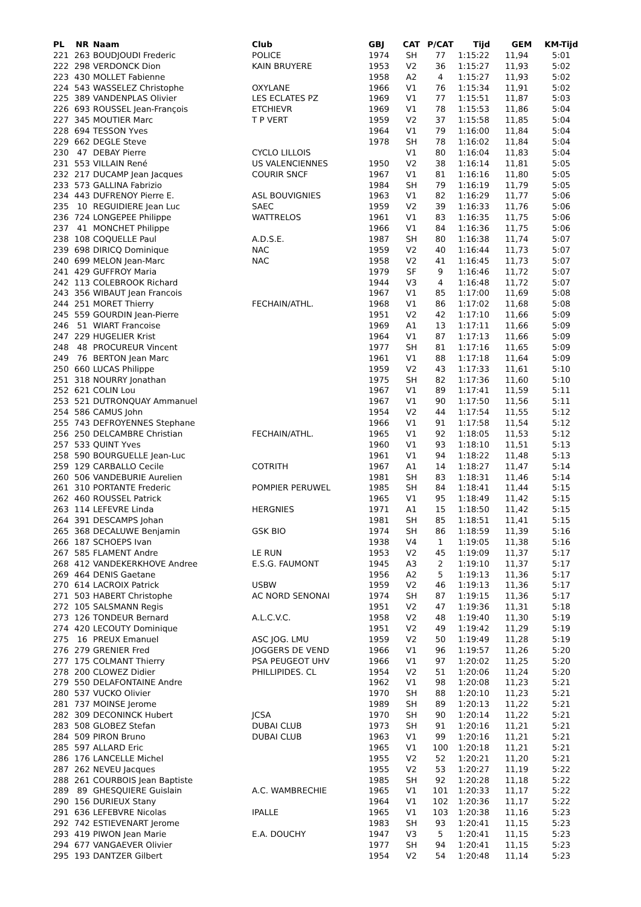| PL | NR | Naam | Club | GBJ | CAT | P/CAT | Tijd | GEM | KM-Tijd |
| --- | --- | --- | --- | --- | --- | --- | --- | --- | --- |
| 221 | 263 | BOUDJOUDI Frederic | POLICE | 1974 | SH | 77 | 1:15:22 | 11,94 | 5:01 |
| 222 | 298 | VERDONCK Dion | KAIN BRUYERE | 1953 | V2 | 36 | 1:15:27 | 11,93 | 5:02 |
| 223 | 430 | MOLLET Fabienne | | 1958 | A2 | 4 | 1:15:27 | 11,93 | 5:02 |
| 224 | 543 | WASSELEZ Christophe | OXYLANE | 1966 | V1 | 76 | 1:15:34 | 11,91 | 5:02 |
| 225 | 389 | VANDENPLAS Olivier | LES ECLATES PZ | 1969 | V1 | 77 | 1:15:51 | 11,87 | 5:03 |
| 226 | 693 | ROUSSEL Jean-François | ETCHIEVR | 1969 | V1 | 78 | 1:15:53 | 11,86 | 5:04 |
| 227 | 345 | MOUTIER Marc | T P VERT | 1959 | V2 | 37 | 1:15:58 | 11,85 | 5:04 |
| 228 | 694 | TESSON Yves | | 1964 | V1 | 79 | 1:16:00 | 11,84 | 5:04 |
| 229 | 662 | DEGLE Steve | | 1978 | SH | 78 | 1:16:02 | 11,84 | 5:04 |
| 230 | 47 | DEBAY Pierre | CYCLO LILLOIS | | V1 | 80 | 1:16:04 | 11,83 | 5:04 |
| 231 | 553 | VILLAIN René | US VALENCIENNES | 1950 | V2 | 38 | 1:16:14 | 11,81 | 5:05 |
| 232 | 217 | DUCAMP Jean Jacques | COURIR SNCF | 1967 | V1 | 81 | 1:16:16 | 11,80 | 5:05 |
| 233 | 573 | GALLINA Fabrizio | | 1984 | SH | 79 | 1:16:19 | 11,79 | 5:05 |
| 234 | 443 | DUFRENOY Pierre E. | ASL BOUVIGNIES | 1963 | V1 | 82 | 1:16:29 | 11,77 | 5:06 |
| 235 | 10 | REGUIDIERE Jean Luc | SAEC | 1959 | V2 | 39 | 1:16:33 | 11,76 | 5:06 |
| 236 | 724 | LONGEPEE Philippe | WATTRELOS | 1961 | V1 | 83 | 1:16:35 | 11,75 | 5:06 |
| 237 | 41 | MONCHET Philippe | | 1966 | V1 | 84 | 1:16:36 | 11,75 | 5:06 |
| 238 | 108 | COQUELLE Paul | A.D.S.E. | 1987 | SH | 80 | 1:16:38 | 11,74 | 5:07 |
| 239 | 698 | DIRICQ Dominique | NAC | 1959 | V2 | 40 | 1:16:44 | 11,73 | 5:07 |
| 240 | 699 | MELON Jean-Marc | NAC | 1958 | V2 | 41 | 1:16:45 | 11,73 | 5:07 |
| 241 | 429 | GUFFROY Maria | | 1979 | SF | 9 | 1:16:46 | 11,72 | 5:07 |
| 242 | 113 | COLEBROOK Richard | | 1944 | V3 | 4 | 1:16:48 | 11,72 | 5:07 |
| 243 | 356 | WIBAUT Jean Francois | | 1967 | V1 | 85 | 1:17:00 | 11,69 | 5:08 |
| 244 | 251 | MORET Thierry | FECHAIN/ATHL. | 1968 | V1 | 86 | 1:17:02 | 11,68 | 5:08 |
| 245 | 559 | GOURDIN Jean-Pierre | | 1951 | V2 | 42 | 1:17:10 | 11,66 | 5:09 |
| 246 | 51 | WIART Francoise | | 1969 | A1 | 13 | 1:17:11 | 11,66 | 5:09 |
| 247 | 229 | HUGELIER Krist | | 1964 | V1 | 87 | 1:17:13 | 11,66 | 5:09 |
| 248 | 48 | PROCUREUR Vincent | | 1977 | SH | 81 | 1:17:16 | 11,65 | 5:09 |
| 249 | 76 | BERTON Jean Marc | | 1961 | V1 | 88 | 1:17:18 | 11,64 | 5:09 |
| 250 | 660 | LUCAS Philippe | | 1959 | V2 | 43 | 1:17:33 | 11,61 | 5:10 |
| 251 | 318 | NOURRY Jonathan | | 1975 | SH | 82 | 1:17:36 | 11,60 | 5:10 |
| 252 | 621 | COLIN Lou | | 1967 | V1 | 89 | 1:17:41 | 11,59 | 5:11 |
| 253 | 521 | DUTRONQUAY Ammanuel | | 1967 | V1 | 90 | 1:17:50 | 11,56 | 5:11 |
| 254 | 586 | CAMUS John | | 1954 | V2 | 44 | 1:17:54 | 11,55 | 5:12 |
| 255 | 743 | DEFROYENNES Stephane | | 1966 | V1 | 91 | 1:17:58 | 11,54 | 5:12 |
| 256 | 250 | DELCAMBRE Christian | FECHAIN/ATHL. | 1965 | V1 | 92 | 1:18:05 | 11,53 | 5:12 |
| 257 | 533 | QUINT Yves | | 1960 | V1 | 93 | 1:18:10 | 11,51 | 5:13 |
| 258 | 590 | BOURGUELLE Jean-Luc | | 1961 | V1 | 94 | 1:18:22 | 11,48 | 5:13 |
| 259 | 129 | CARBALLO Cecile | COTRITH | 1967 | A1 | 14 | 1:18:27 | 11,47 | 5:14 |
| 260 | 506 | VANDEBURIE Aurelien | | 1981 | SH | 83 | 1:18:31 | 11,46 | 5:14 |
| 261 | 310 | PORTANTE Frederic | POMPIER PERUWEL | 1985 | SH | 84 | 1:18:41 | 11,44 | 5:15 |
| 262 | 460 | ROUSSEL Patrick | | 1965 | V1 | 95 | 1:18:49 | 11,42 | 5:15 |
| 263 | 114 | LEFEVRE Linda | HERGNIES | 1971 | A1 | 15 | 1:18:50 | 11,42 | 5:15 |
| 264 | 391 | DESCAMPS Johan | | 1981 | SH | 85 | 1:18:51 | 11,41 | 5:15 |
| 265 | 368 | DECALUWE Benjamin | GSK BIO | 1974 | SH | 86 | 1:18:59 | 11,39 | 5:16 |
| 266 | 187 | SCHOEPS Ivan | | 1938 | V4 | 1 | 1:19:05 | 11,38 | 5:16 |
| 267 | 585 | FLAMENT Andre | LE RUN | 1953 | V2 | 45 | 1:19:09 | 11,37 | 5:17 |
| 268 | 412 | VANDEKERKHOVE Andree | E.S.G. FAUMONT | 1945 | A3 | 2 | 1:19:10 | 11,37 | 5:17 |
| 269 | 464 | DENIS Gaetane | | 1956 | A2 | 5 | 1:19:13 | 11,36 | 5:17 |
| 270 | 614 | LACROIX Patrick | USBW | 1959 | V2 | 46 | 1:19:13 | 11,36 | 5:17 |
| 271 | 503 | HABERT Christophe | AC NORD SENONAI | 1974 | SH | 87 | 1:19:15 | 11,36 | 5:17 |
| 272 | 105 | SALSMANN Regis | | 1951 | V2 | 47 | 1:19:36 | 11,31 | 5:18 |
| 273 | 126 | TONDEUR Bernard | A.L.C.V.C. | 1958 | V2 | 48 | 1:19:40 | 11,30 | 5:19 |
| 274 | 420 | LECOUTY Dominique | | 1951 | V2 | 49 | 1:19:42 | 11,29 | 5:19 |
| 275 | 16 | PREUX Emanuel | ASC JOG. LMU | 1959 | V2 | 50 | 1:19:49 | 11,28 | 5:19 |
| 276 | 279 | GRENIER Fred | JOGGERS DE VEND | 1966 | V1 | 96 | 1:19:57 | 11,26 | 5:20 |
| 277 | 175 | COLMANT Thierry | PSA PEUGEOT UHV | 1966 | V1 | 97 | 1:20:02 | 11,25 | 5:20 |
| 278 | 200 | CLOWEZ Didier | PHILLIPIDES. CL | 1954 | V2 | 51 | 1:20:06 | 11,24 | 5:20 |
| 279 | 550 | DELAFONTAINE Andre | | 1962 | V1 | 98 | 1:20:08 | 11,23 | 5:21 |
| 280 | 537 | VUCKO Olivier | | 1970 | SH | 88 | 1:20:10 | 11,23 | 5:21 |
| 281 | 737 | MOINSE Jerome | | 1989 | SH | 89 | 1:20:13 | 11,22 | 5:21 |
| 282 | 309 | DECONINCK Hubert | JCSA | 1970 | SH | 90 | 1:20:14 | 11,22 | 5:21 |
| 283 | 508 | GLOBEZ Stefan | DUBAI CLUB | 1973 | SH | 91 | 1:20:16 | 11,21 | 5:21 |
| 284 | 509 | PIRON Bruno | DUBAI CLUB | 1963 | V1 | 99 | 1:20:16 | 11,21 | 5:21 |
| 285 | 597 | ALLARD Eric | | 1965 | V1 | 100 | 1:20:18 | 11,21 | 5:21 |
| 286 | 176 | LANCELLE Michel | | 1955 | V2 | 52 | 1:20:21 | 11,20 | 5:21 |
| 287 | 262 | NEVEU Jacques | | 1955 | V2 | 53 | 1:20:27 | 11,19 | 5:22 |
| 288 | 261 | COURBOIS Jean Baptiste | | 1985 | SH | 92 | 1:20:28 | 11,18 | 5:22 |
| 289 | 89 | GHESQUIERE Guislain | A.C. WAMBRECHIE | 1965 | V1 | 101 | 1:20:33 | 11,17 | 5:22 |
| 290 | 156 | DURIEUX Stany | | 1964 | V1 | 102 | 1:20:36 | 11,17 | 5:22 |
| 291 | 636 | LEFEBVRE Nicolas | IPALLE | 1965 | V1 | 103 | 1:20:38 | 11,16 | 5:23 |
| 292 | 742 | ESTIEVENART Jerome | | 1983 | SH | 93 | 1:20:41 | 11,15 | 5:23 |
| 293 | 419 | PIWON Jean Marie | E.A. DOUCHY | 1947 | V3 | 5 | 1:20:41 | 11,15 | 5:23 |
| 294 | 677 | VANGAEVER Olivier | | 1977 | SH | 94 | 1:20:41 | 11,15 | 5:23 |
| 295 | 193 | DANTZER Gilbert | | 1954 | V2 | 54 | 1:20:48 | 11,14 | 5:23 |